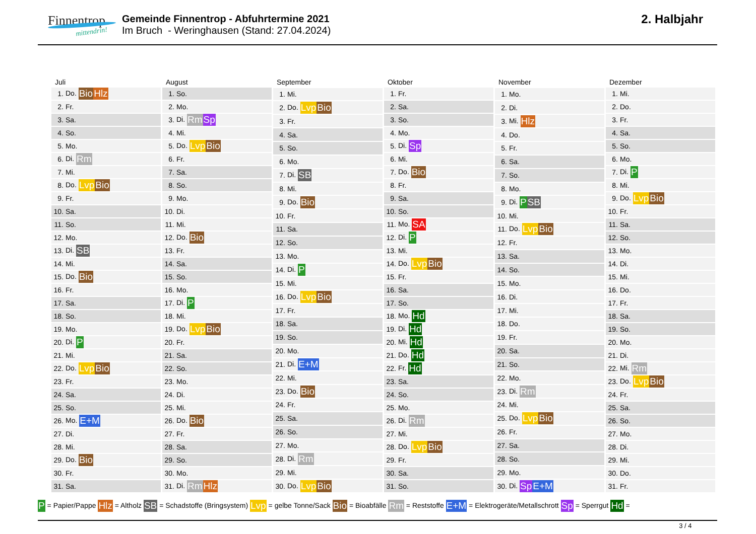Finnentrop
mittendrin!
Gemeinde Finnentrop - Abfuhrtermine 2021
Im Bruch - Weringhausen (Stand: 27.04.2024)
2. Halbjahr
| Juli | |
| --- | --- |
| 1. | Do. Bio Hlz |
| 2. | Fr. |
| 3. | Sa. |
| 4. | So. |
| 5. | Mo. |
| 6. | Di. Rm |
| 7. | Mi. |
| 8. | Do. Lvp Bio |
| 9. | Fr. |
| 10. | Sa. |
| 11. | So. |
| 12. | Mo. |
| 13. | Di. SB |
| 14. | Mi. |
| 15. | Do. Bio |
| 16. | Fr. |
| 17. | Sa. |
| 18. | So. |
| 19. | Mo. |
| 20. | Di. P |
| 21. | Mi. |
| 22. | Do. Lvp Bio |
| 23. | Fr. |
| 24. | Sa. |
| 25. | So. |
| 26. | Mo. E+M |
| 27. | Di. |
| 28. | Mi. |
| 29. | Do. Bio |
| 30. | Fr. |
| 31. | Sa. |
| August | |
| --- | --- |
| 1. | So. |
| 2. | Mo. |
| 3. | Di. Rm Sp |
| 4. | Mi. |
| 5. | Do. Lvp Bio |
| 6. | Fr. |
| 7. | Sa. |
| 8. | So. |
| 9. | Mo. |
| 10. | Di. |
| 11. | Mi. |
| 12. | Do. Bio |
| 13. | Fr. |
| 14. | Sa. |
| 15. | So. |
| 16. | Mo. |
| 17. | Di. P |
| 18. | Mi. |
| 19. | Do. Lvp Bio |
| 20. | Fr. |
| 21. | Sa. |
| 22. | So. |
| 23. | Mo. |
| 24. | Di. |
| 25. | Mi. |
| 26. | Do. Bio |
| 27. | Fr. |
| 28. | Sa. |
| 29. | So. |
| 30. | Mo. |
| 31. | Di. Rm Hlz |
| September | |
| --- | --- |
| 1. | Mi. |
| 2. | Do. Lvp Bio |
| 3. | Fr. |
| 4. | Sa. |
| 5. | So. |
| 6. | Mo. |
| 7. | Di. SB |
| 8. | Mi. |
| 9. | Do. Bio |
| 10. | Fr. |
| 11. | Sa. |
| 12. | So. |
| 13. | Mo. |
| 14. | Di. P |
| 15. | Mi. |
| 16. | Do. Lvp Bio |
| 17. | Fr. |
| 18. | Sa. |
| 19. | So. |
| 20. | Mo. |
| 21. | Di. E+M |
| 22. | Mi. |
| 23. | Do. Bio |
| 24. | Fr. |
| 25. | Sa. |
| 26. | So. |
| 27. | Mo. |
| 28. | Di. Rm |
| 29. | Mi. |
| 30. | Do. Lvp Bio |
| Oktober | |
| --- | --- |
| 1. | Fr. |
| 2. | Sa. |
| 3. | So. |
| 4. | Mo. |
| 5. | Di. Sp |
| 6. | Mi. |
| 7. | Do. Bio |
| 8. | Fr. |
| 9. | Sa. |
| 10. | So. |
| 11. | Mo. SA |
| 12. | Di. P |
| 13. | Mi. |
| 14. | Do. Lvp Bio |
| 15. | Fr. |
| 16. | Sa. |
| 17. | So. |
| 18. | Mo. Hd |
| 19. | Di. Hd |
| 20. | Mi. Hd |
| 21. | Do. Hd |
| 22. | Fr. Hd |
| 23. | Sa. |
| 24. | So. |
| 25. | Mo. |
| 26. | Di. Rm |
| 27. | Mi. |
| 28. | Do. Lvp Bio |
| 29. | Fr. |
| 30. | Sa. |
| 31. | So. |
| November | |
| --- | --- |
| 1. | Mo. |
| 2. | Di. |
| 3. | Mi. Hlz |
| 4. | Do. |
| 5. | Fr. |
| 6. | Sa. |
| 7. | So. |
| 8. | Mo. |
| 9. | Di. P SB |
| 10. | Mi. |
| 11. | Do. Lvp Bio |
| 12. | Fr. |
| 13. | Sa. |
| 14. | So. |
| 15. | Mo. |
| 16. | Di. |
| 17. | Mi. |
| 18. | Do. |
| 19. | Fr. |
| 20. | Sa. |
| 21. | So. |
| 22. | Mo. |
| 23. | Di. Rm |
| 24. | Mi. |
| 25. | Do. Lvp Bio |
| 26. | Fr. |
| 27. | Sa. |
| 28. | So. |
| 29. | Mo. |
| 30. | Di. Sp E+M |
| Dezember | |
| --- | --- |
| 1. | Mi. |
| 2. | Do. |
| 3. | Fr. |
| 4. | Sa. |
| 5. | So. |
| 6. | Mo. |
| 7. | Di. P |
| 8. | Mi. |
| 9. | Do. Lvp Bio |
| 10. | Fr. |
| 11. | Sa. |
| 12. | So. |
| 13. | Mo. |
| 14. | Di. |
| 15. | Mi. |
| 16. | Do. |
| 17. | Fr. |
| 18. | Sa. |
| 19. | So. |
| 20. | Mo. |
| 21. | Di. |
| 22. | Mi. Rm |
| 23. | Do. Lvp Bio |
| 24. | Fr. |
| 25. | Sa. |
| 26. | So. |
| 27. | Mo. |
| 28. | Di. |
| 29. | Mi. |
| 30. | Do. |
| 31. | Fr. |
P = Papier/Pappe Hlz = Altholz SB = Schadstoffe (Bringsystem) Lvp = gelbe Tonne/Sack Bio = Bioabfälle Rm = Reststoffe E+M = Elektrogeräte/Metallschrott Sp = Sperrgut Hd =
3 / 4